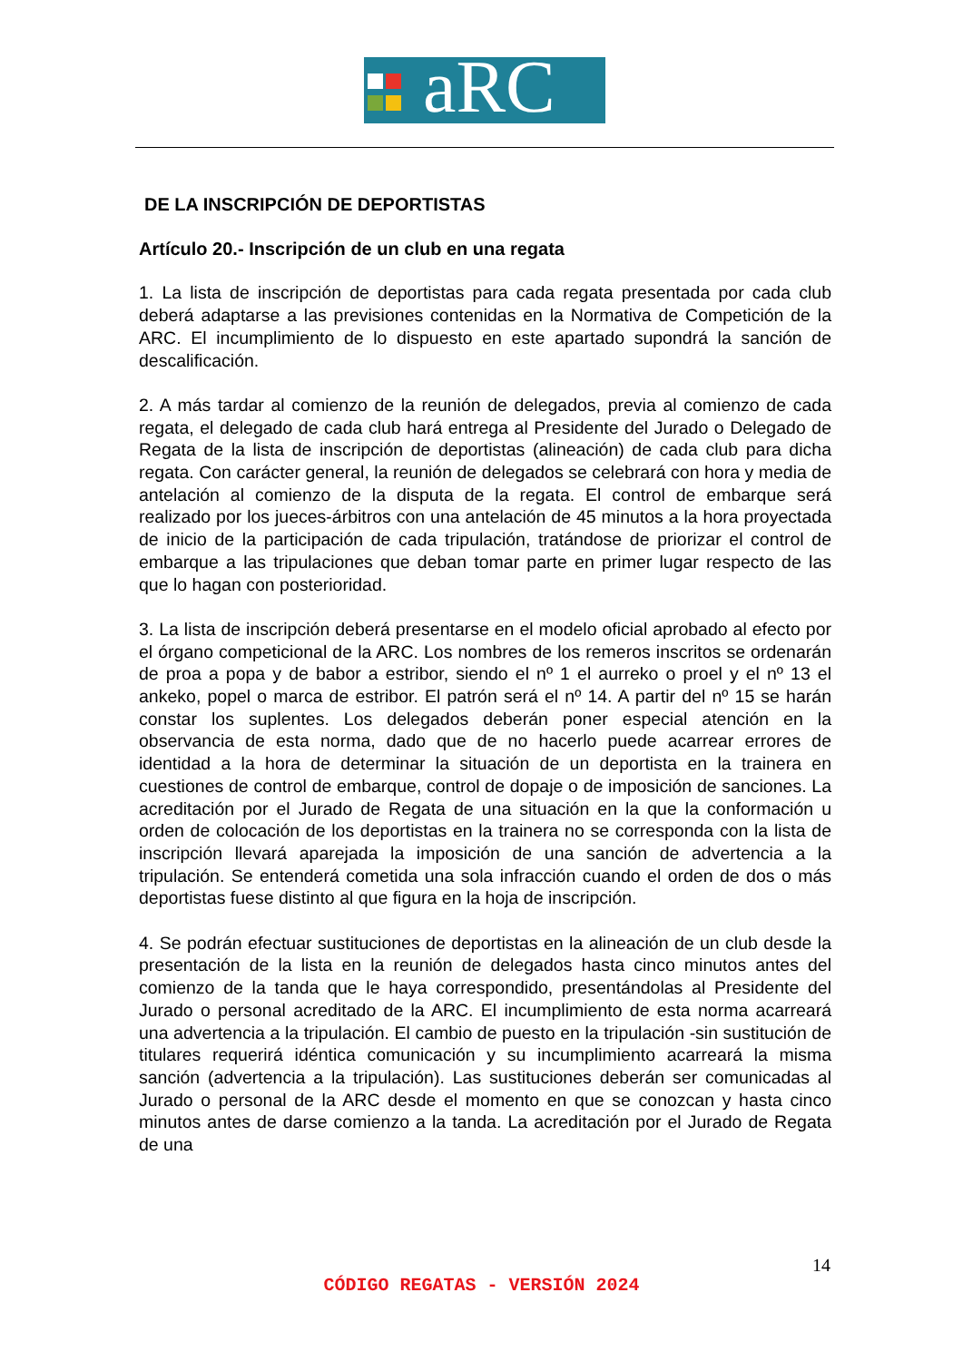aRC
DE LA INSCRIPCIÓN DE DEPORTISTAS
Artículo 20.- Inscripción de un club en una regata
1. La lista de inscripción de deportistas para cada regata presentada por cada club deberá adaptarse a las previsiones contenidas en la Normativa de Competición de la ARC. El incumplimiento de lo dispuesto en este apartado supondrá la sanción de descalificación.
2. A más tardar al comienzo de la reunión de delegados, previa al comienzo de cada regata, el delegado de cada club hará entrega al Presidente del Jurado o Delegado de Regata de la lista de inscripción de deportistas (alineación) de cada club para dicha regata. Con carácter general, la reunión de delegados se celebrará con hora y media de antelación al comienzo de la disputa de la regata. El control de embarque será realizado por los jueces-árbitros con una antelación de 45 minutos a la hora proyectada de inicio de la participación de cada tripulación, tratándose de priorizar el control de embarque a las tripulaciones que deban tomar parte en primer lugar respecto de las que lo hagan con posterioridad.
3. La lista de inscripción deberá presentarse en el modelo oficial aprobado al efecto por el órgano competicional de la ARC. Los nombres de los remeros inscritos se ordenarán de proa a popa y de babor a estribor, siendo el nº 1 el aurreko o proel y el nº 13 el ankeko, popel o marca de estribor. El patrón será el nº 14. A partir del nº 15 se harán constar los suplentes. Los delegados deberán poner especial atención en la observancia de esta norma, dado que de no hacerlo puede acarrear errores de identidad a la hora de determinar la situación de un deportista en la trainera en cuestiones de control de embarque, control de dopaje o de imposición de sanciones. La acreditación por el Jurado de Regata de una situación en la que la conformación u orden de colocación de los deportistas en la trainera no se corresponda con la lista de inscripción llevará aparejada la imposición de una sanción de advertencia a la tripulación. Se entenderá cometida una sola infracción cuando el orden de dos o más deportistas fuese distinto al que figura en la hoja de inscripción.
4. Se podrán efectuar sustituciones de deportistas en la alineación de un club desde la presentación de la lista en la reunión de delegados hasta cinco minutos antes del comienzo de la tanda que le haya correspondido, presentándolas al Presidente del Jurado o personal acreditado de la ARC. El incumplimiento de esta norma acarreará una advertencia a la tripulación. El cambio de puesto en la tripulación -sin sustitución de titulares requerirá idéntica comunicación y su incumplimiento acarreará la misma sanción (advertencia a la tripulación). Las sustituciones deberán ser comunicadas al Jurado o personal de la ARC desde el momento en que se conozcan y hasta cinco minutos antes de darse comienzo a la tanda. La acreditación por el Jurado de Regata de una
14
CÓDIGO REGATAS - VERSIÓN 2024